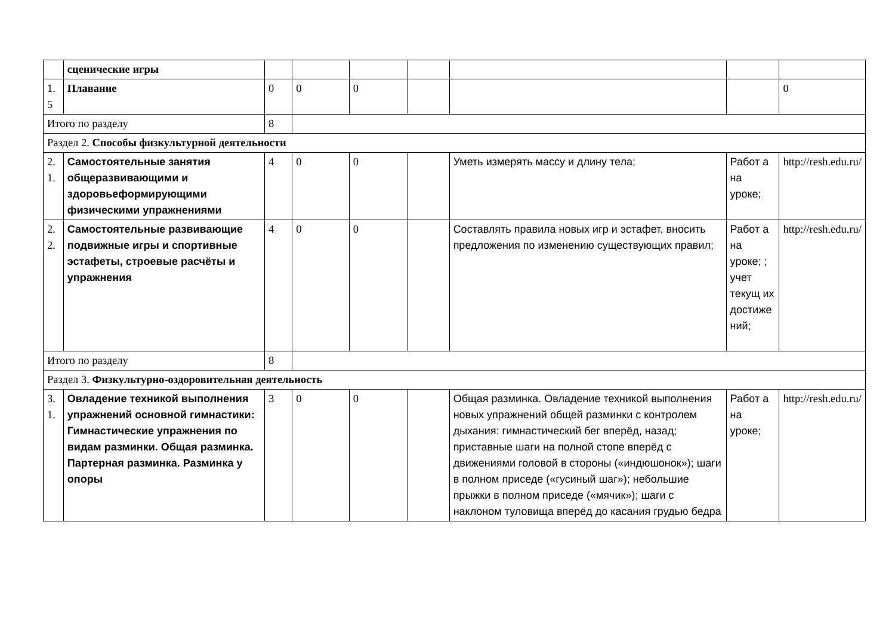| | сценические игры | | | | | | | |
| 1. 5 | Плавание | 0 | 0 | 0 | | | | 0 |
| Итого по разделу | | 8 | | | | | | |
| Раздел 2. Способы физкультурной деятельности | | | | | | | | |
| 2. 1. | Самостоятельные занятия общеразвивающими и здоровьеформирующими физическими упражнениями | 4 | 0 | 0 | | Уметь измерять массу и длину тела; | Работ а на уроке; | http://resh.edu.ru/ |
| 2. 2. | Самостоятельные развивающие подвижные игры и спортивные эстафеты, строевые расчёты и упражнения | 4 | 0 | 0 | | Составлять правила новых игр и эстафет, вносить предложения по изменению существующих правил; | Работ а на уроке; ; учет текущ их достиже ний; | http://resh.edu.ru/ |
| Итого по разделу | | 8 | | | | | | |
| Раздел 3. Физкультурно-оздоровительная деятельность | | | | | | | | |
| 3. 1. | Овладение техникой выполнения упражнений основной гимнастики: Гимнастические упражнения по видам разминки. Общая разминка. Партерная разминка. Разминка у опоры | 3 | 0 | 0 | | Общая разминка. Овладение техникой выполнения новых упражнений общей разминки с контролем дыхания: гимнастический бег вперёд, назад; приставные шаги на полной стопе вперёд с движениями головой в стороны («индюшонок»); шаги в полном приседе («гусиный шаг»); небольшие прыжки в полном приседе («мячик»); шаги с наклоном туловища вперёд до касания грудью бедра | Работ а на уроке; | http://resh.edu.ru/ |